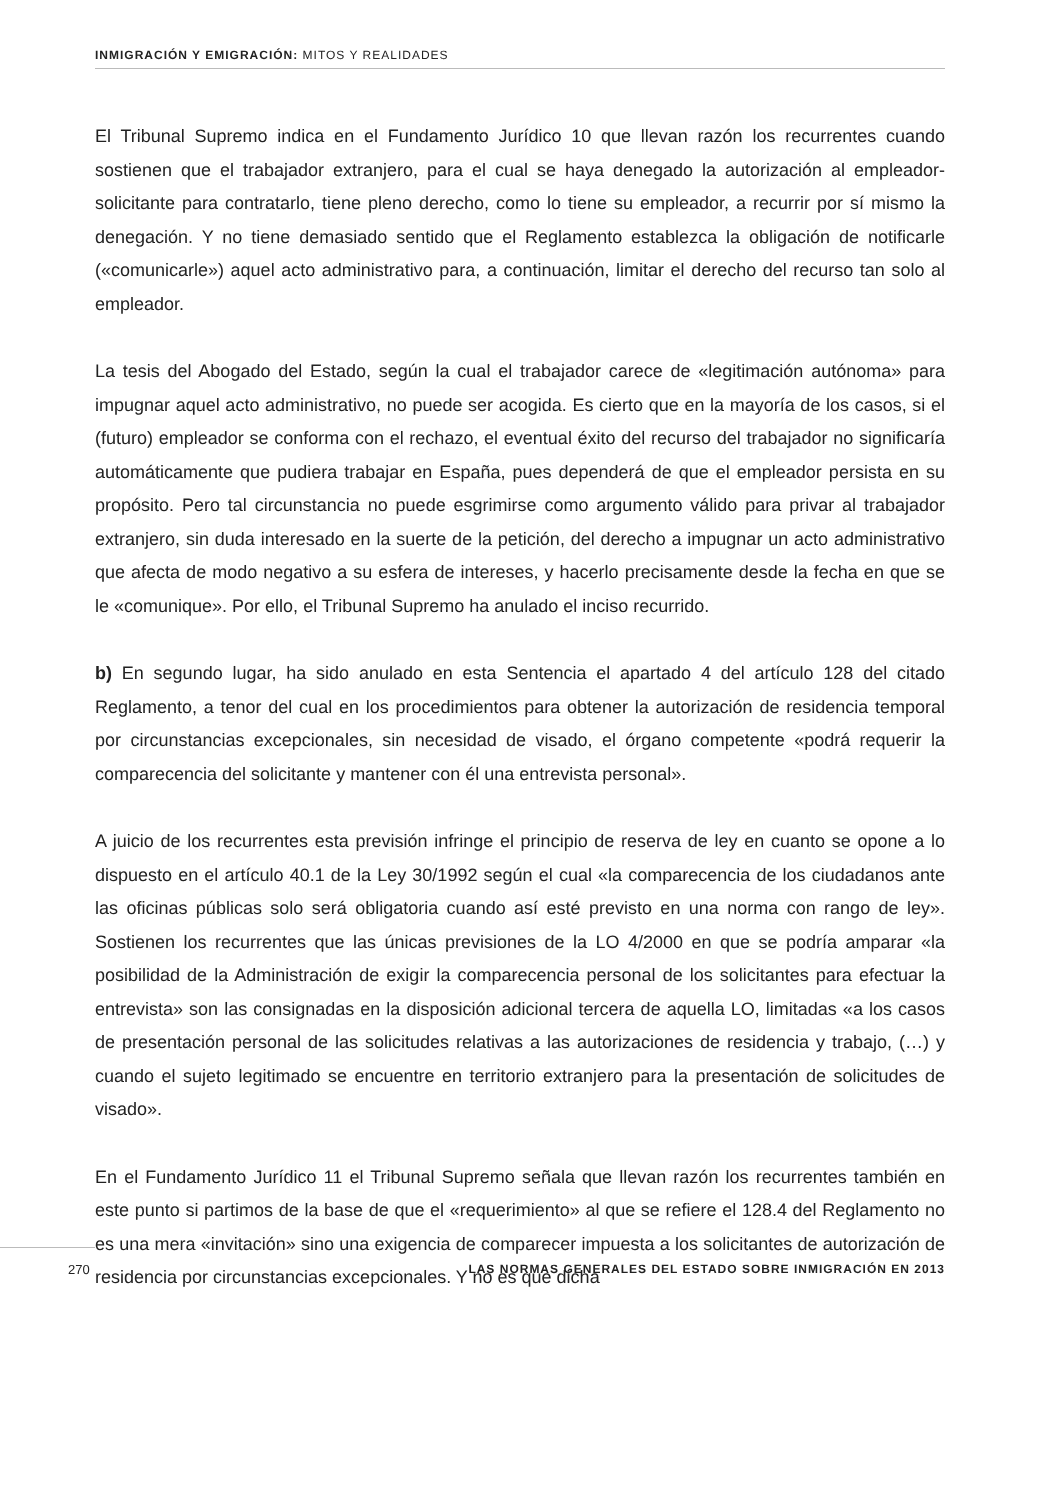INMIGRACIÓN Y EMIGRACIÓN: MITOS Y REALIDADES
El Tribunal Supremo indica en el Fundamento Jurídico 10 que llevan razón los recurrentes cuando sostienen que el trabajador extranjero, para el cual se haya denegado la autorización al empleador-solicitante para contratarlo, tiene pleno derecho, como lo tiene su empleador, a recurrir por sí mismo la denegación. Y no tiene demasiado sentido que el Reglamento establezca la obligación de notificarle («comunicarle») aquel acto administrativo para, a continuación, limitar el derecho del recurso tan solo al empleador.
La tesis del Abogado del Estado, según la cual el trabajador carece de «legitimación autónoma» para impugnar aquel acto administrativo, no puede ser acogida. Es cierto que en la mayoría de los casos, si el (futuro) empleador se conforma con el rechazo, el eventual éxito del recurso del trabajador no significaría automáticamente que pudiera trabajar en España, pues dependerá de que el empleador persista en su propósito. Pero tal circunstancia no puede esgrimirse como argumento válido para privar al trabajador extranjero, sin duda interesado en la suerte de la petición, del derecho a impugnar un acto administrativo que afecta de modo negativo a su esfera de intereses, y hacerlo precisamente desde la fecha en que se le «comunique». Por ello, el Tribunal Supremo ha anulado el inciso recurrido.
b) En segundo lugar, ha sido anulado en esta Sentencia el apartado 4 del artículo 128 del citado Reglamento, a tenor del cual en los procedimientos para obtener la autorización de residencia temporal por circunstancias excepcionales, sin necesidad de visado, el órgano competente «podrá requerir la comparecencia del solicitante y mantener con él una entrevista personal».
A juicio de los recurrentes esta previsión infringe el principio de reserva de ley en cuanto se opone a lo dispuesto en el artículo 40.1 de la Ley 30/1992 según el cual «la comparecencia de los ciudadanos ante las oficinas públicas solo será obligatoria cuando así esté previsto en una norma con rango de ley». Sostienen los recurrentes que las únicas previsiones de la LO 4/2000 en que se podría amparar «la posibilidad de la Administración de exigir la comparecencia personal de los solicitantes para efectuar la entrevista» son las consignadas en la disposición adicional tercera de aquella LO, limitadas «a los casos de presentación personal de las solicitudes relativas a las autorizaciones de residencia y trabajo, (…) y cuando el sujeto legitimado se encuentre en territorio extranjero para la presentación de solicitudes de visado».
En el Fundamento Jurídico 11 el Tribunal Supremo señala que llevan razón los recurrentes también en este punto si partimos de la base de que el «requerimiento» al que se refiere el 128.4 del Reglamento no es una mera «invitación» sino una exigencia de comparecer impuesta a los solicitantes de autorización de residencia por circunstancias excepcionales. Y no es que dicha
270 LAS NORMAS GENERALES DEL ESTADO SOBRE INMIGRACIÓN EN 2013